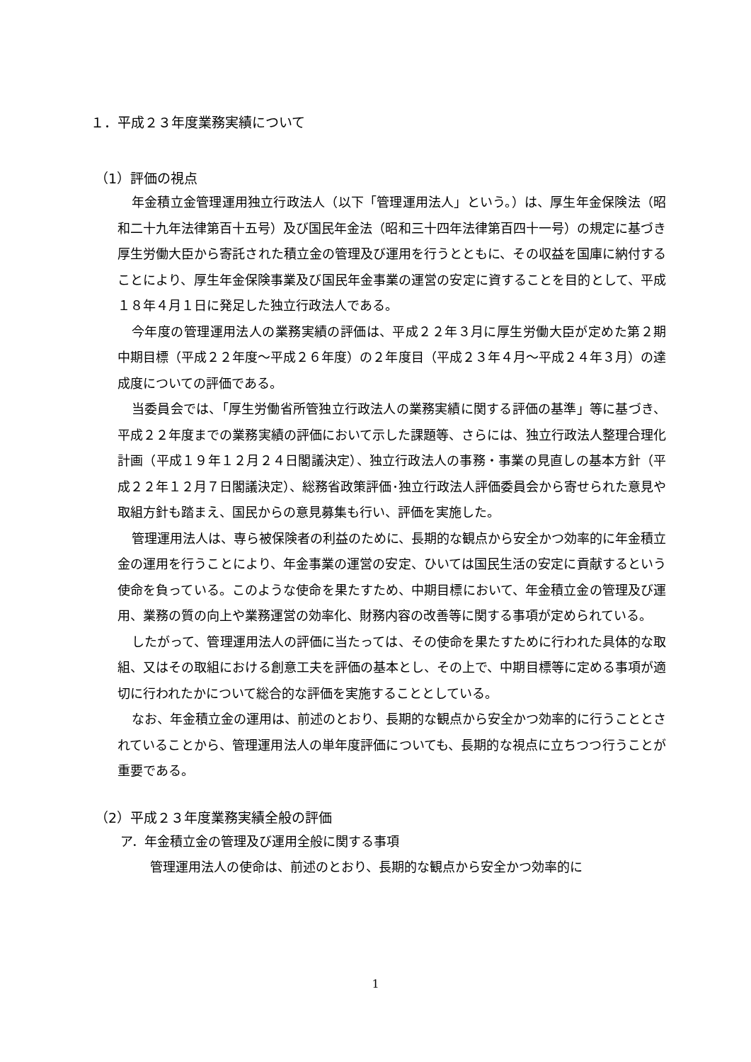１．平成２３年度業務実績について
（1）評価の視点
年金積立金管理運用独立行政法人（以下「管理運用法人」という。）は、厚生年金保険法（昭和二十九年法律第百十五号）及び国民年金法（昭和三十四年法律第百四十一号）の規定に基づき厚生労働大臣から寄託された積立金の管理及び運用を行うとともに、その収益を国庫に納付することにより、厚生年金保険事業及び国民年金事業の運営の安定に資することを目的として、平成１８年４月１日に発足した独立行政法人である。
今年度の管理運用法人の業務実績の評価は、平成２２年３月に厚生労働大臣が定めた第２期中期目標（平成２２年度～平成２６年度）の２年度目（平成２３年４月～平成２４年３月）の達成度についての評価である。
当委員会では、「厚生労働省所管独立行政法人の業務実績に関する評価の基準」等に基づき、平成２２年度までの業務実績の評価において示した課題等、さらには、独立行政法人整理合理化計画（平成１９年１２月２４日閣議決定）、独立行政法人の事務・事業の見直しの基本方針（平成２２年１２月７日閣議決定）、総務省政策評価･独立行政法人評価委員会から寄せられた意見や取組方針も踏まえ、国民からの意見募集も行い、評価を実施した。
管理運用法人は、専ら被保険者の利益のために、長期的な観点から安全かつ効率的に年金積立金の運用を行うことにより、年金事業の運営の安定、ひいては国民生活の安定に貢献するという使命を負っている。このような使命を果たすため、中期目標において、年金積立金の管理及び運用、業務の質の向上や業務運営の効率化、財務内容の改善等に関する事項が定められている。
したがって、管理運用法人の評価に当たっては、その使命を果たすために行われた具体的な取組、又はその取組における創意工夫を評価の基本とし、その上で、中期目標等に定める事項が適切に行われたかについて総合的な評価を実施することとしている。
なお、年金積立金の運用は、前述のとおり、長期的な観点から安全かつ効率的に行うこととされていることから、管理運用法人の単年度評価についても、長期的な視点に立ちつつ行うことが重要である。
（2）平成２３年度業務実績全般の評価
ア．年金積立金の管理及び運用全般に関する事項
管理運用法人の使命は、前述のとおり、長期的な観点から安全かつ効率的に
1